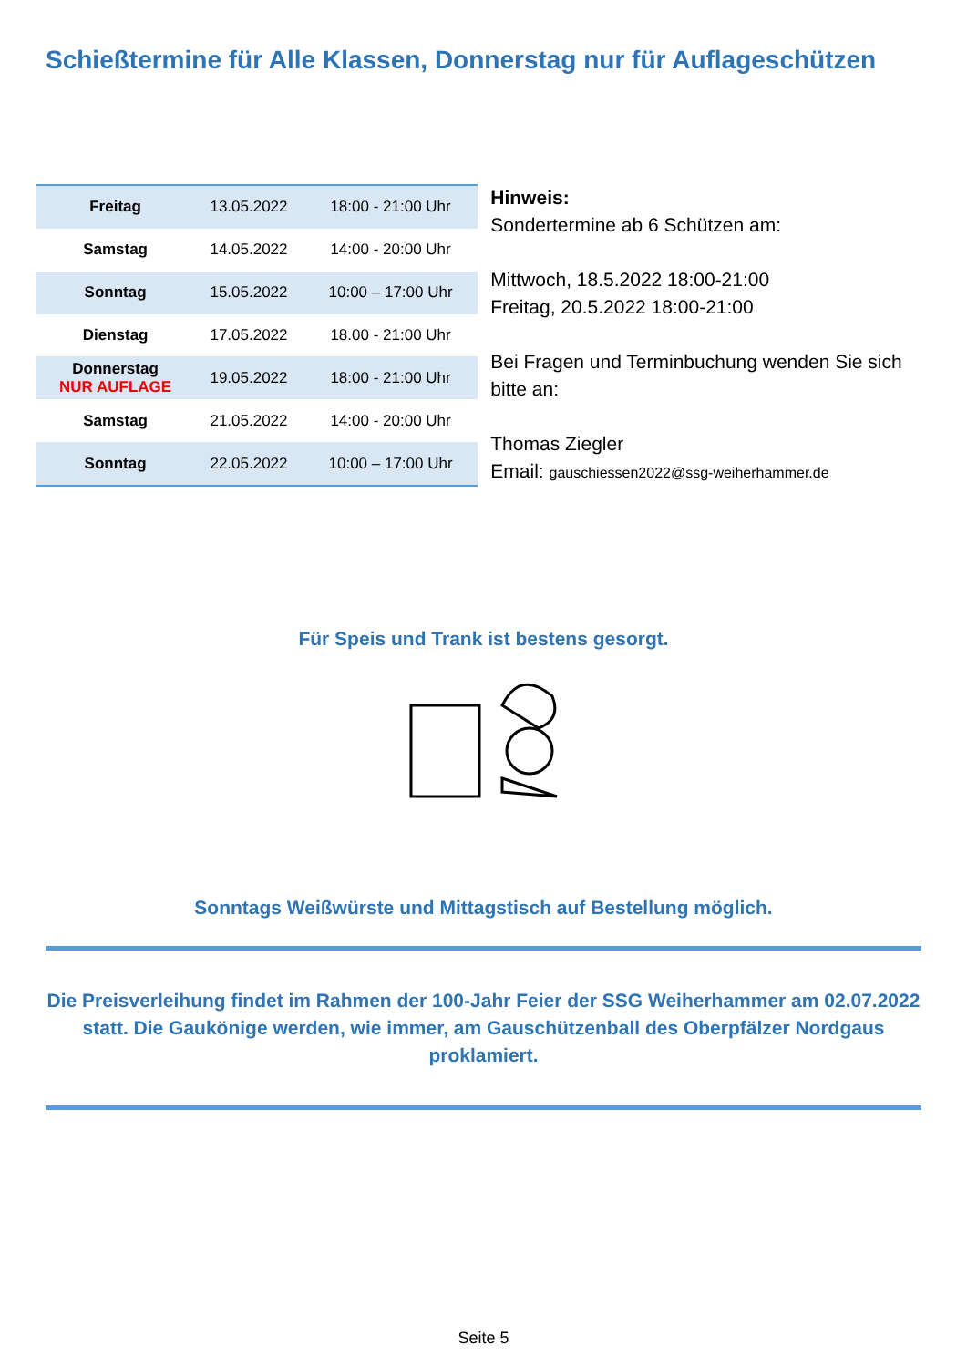Schießtermine für Alle Klassen, Donnerstag nur für Auflageschützen
| Freitag | 13.05.2022 | 18:00 - 21:00 Uhr |
| Samstag | 14.05.2022 | 14:00 - 20:00 Uhr |
| Sonntag | 15.05.2022 | 10:00 – 17:00 Uhr |
| Dienstag | 17.05.2022 | 18.00 - 21:00 Uhr |
| Donnerstag NUR AUFLAGE | 19.05.2022 | 18:00 - 21:00 Uhr |
| Samstag | 21.05.2022 | 14:00 - 20:00 Uhr |
| Sonntag | 22.05.2022 | 10:00 – 17:00 Uhr |
Hinweis:
Sondertermine ab 6 Schützen am:
Mittwoch, 18.5.2022 18:00-21:00
Freitag, 20.5.2022 18:00-21:00
Bei Fragen und Terminbuchung wenden Sie sich bitte an:
Thomas Ziegler
Email: gauschiessen2022@ssg-weiherhammer.de
Für Speis und Trank ist bestens gesorgt.
Sonntags Weißwürste und Mittagstisch auf Bestellung möglich.
Die Preisverleihung findet im Rahmen der 100-Jahr Feier der SSG Weiherhammer am 02.07.2022 statt. Die Gaukönige werden, wie immer, am Gauschützenball des Oberpfälzer Nordgaus proklamiert.
Seite 5